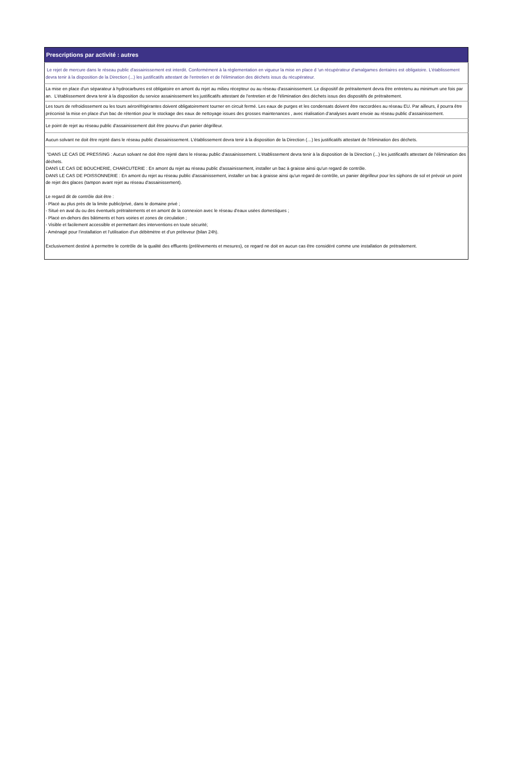| Prescriptions par activité : autres |
| --- |
| Le rejet de mercure dans le réseau public d'assainissement est interdit. Conformément à la règlementation en vigueur la mise en place d 'un récupérateur d'amalgames dentaires est obligatoire. L'établissement devra tenir à la disposition de la Direction (...) les justificatifs attestant de l'entretien et de l'élimination des déchets issus du récupérateur. |
| La mise en place d'un séparateur à hydrocarbures est obligatoire en amont du rejet au milieu récepteur ou au réseau d'assainissement. Le dispositif de prétraitement devra être entretenu au minimum une fois par an. L'établissement devra tenir à la disposition du service assainissement les justificatifs attestant de l'entretien et de l'élimination des déchets issus des dispositifs de prétraitement. |
| Les tours de refroidissement ou les tours aéroréfrigérantes doivent obligatoirement tourner en circuit fermé. Les eaux de purges et les condensats doivent être raccordées au réseau EU. Par ailleurs, il pourra être préconisé la mise en place d'un bac de rétention pour le stockage des eaux de nettoyage issues des grosses maintenances , avec réalisation d’analyses avant envoie au réseau public d’assainissement. |
| Le point de rejet au réseau public d'assainissement doit être pourvu d'un panier dégrilleur. |
| Aucun solvant ne doit être rejeté dans le réseau public d'assainissement. L'établissement devra tenir à la disposition de la Direction (…) les justificatifs attestant de l'élimination des déchets. |
| "DANS LE CAS DE PRESSING : Aucun solvant ne doit être rejeté dans le réseau public d'assainissement. L'établissement devra tenir à la disposition de la Direction (...) les justificatifs attestant de l'élimination des déchets. DANS LE CAS DE BOUCHERIE, CHARCUTERIE : En amont du rejet au réseau public d'assainissement, installer un bac à graisse ainsi qu'un regard de contrôle. DANS LE CAS DE POISSONNERIE : En amont du rejet au réseau public d'assainissement, installer un bac à graisse ainsi qu'un regard de contrôle, un panier dégrilleur pour les siphons de sol et prévoir un point de rejet des glaces (tampon avant rejet au réseau d'assainissement). Le regard dit de contrôle doit être : - Placé au plus près de la limite public/privé, dans le domaine privé ; - Situé en aval du ou des éventuels prétraitements et en amont de la connexion avec le réseau d’eaux usées domestiques ; - Placé en-dehors des bâtiments et hors voiries et zones de circulation ; - Visible et facilement accessible et permettant des interventions en toute sécurité; - Aménagé pour l’installation et l’utilisation d’un débitmètre et d’un préleveur (bilan 24h). Exclusivement destiné à permettre le contrôle de la qualité des effluents (prélèvements et mesures), ce regard ne doit en aucun cas être considéré comme une installation de prétraitement. |